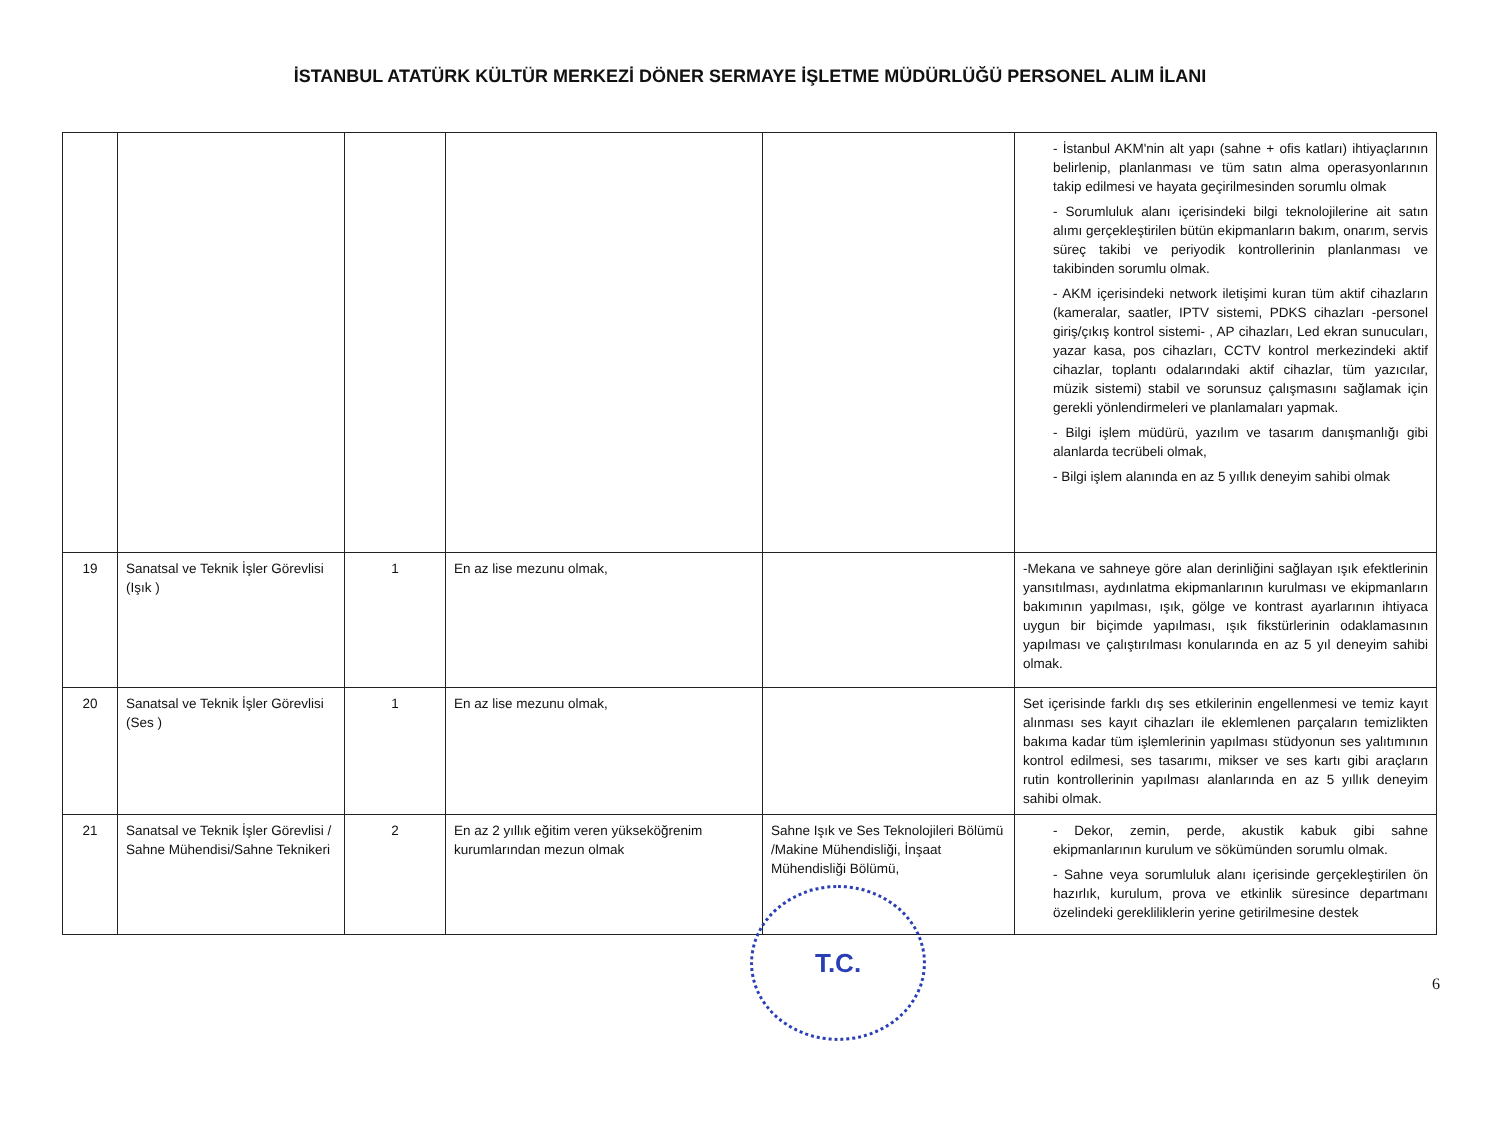İSTANBUL ATATÜRK KÜLTÜR MERKEZİ DÖNER SERMAYE İŞLETME MÜDÜRLÜĞÜ PERSONEL ALIM İLANI
| | | | | | - İstanbul AKM'nin alt yapı (sahne + ofis katları) ihtiyaçlarının belirlenip, planlanması ve tüm satın alma operasyonlarının takip edilmesi ve hayata geçirilmesinden sorumlu olmak - Sorumluluk alanı içerisindeki bilgi teknolojilerine ait satın alımı gerçekleştirilen bütün ekipmanların bakım, onarım, servis süreç takibi ve periyodik kontrollerinin planlanması ve takibinden sorumlu olmak. - AKM içerisindeki network iletişimi kuran tüm aktif cihazların (kameralar, saatler, IPTV sistemi, PDKS cihazları -personel giriş/çıkış kontrol sistemi- , AP cihazları, Led ekran sunucuları, yazar kasa, pos cihazları, CCTV kontrol merkezindeki aktif cihazlar, toplantı odalarındaki aktif cihazlar, tüm yazıcılar, müzik sistemi) stabil ve sorunsuz çalışmasını sağlamak için gerekli yönlendirmeleri ve planlamaları yapmak. - Bilgi işlem müdürü, yazılım ve tasarım danışmanlığı gibi alanlarda tecrübeli olmak, - Bilgi işlem alanında en az 5 yıllık deneyim sahibi olmak |
| 19 | Sanatsal ve Teknik İşler Görevlisi (Işık ) | 1 | En az lise mezunu olmak, | | -Mekana ve sahneye göre alan derinliğini sağlayan ışık efektlerinin yansıtılması, aydınlatma ekipmanlarının kurulması ve ekipmanların bakımının yapılması, ışık, gölge ve kontrast ayarlarının ihtiyaca uygun bir biçimde yapılması, ışık fikstürlerinin odaklamasının yapılması ve çalıştırılması konularında en az 5 yıl deneyim sahibi olmak. |
| 20 | Sanatsal ve Teknik İşler Görevlisi (Ses ) | 1 | En az lise mezunu olmak, | | Set içerisinde farklı dış ses etkilerinin engellenmesi ve temiz kayıt alınması ses kayıt cihazları ile eklemlenen parçaların temizlikten bakıma kadar tüm işlemlerinin yapılması stüdyonun ses yalıtımının kontrol edilmesi, ses tasarımı, mikser ve ses kartı gibi araçların rutin kontrollerinin yapılması alanlarında en az 5 yıllık deneyim sahibi olmak. |
| 21 | Sanatsal ve Teknik İşler Görevlisi / Sahne Mühendisi/Sahne Teknikeri | 2 | En az 2 yıllık eğitim veren yükseköğrenim kurumlarından mezun olmak | Sahne Işık ve Ses Teknolojileri Bölümü /Makine Mühendisliği, İnşaat Mühendisliği Bölümü, | - Dekor, zemin, perde, akustik kabuk gibi sahne ekipmanlarının kurulum ve sökümünden sorumlu olmak. - Sahne veya sorumluluk alanı içerisinde gerçekleştirilen ön hazırlık, kurulum, prova ve etkinlik süresince departmanı özelindeki gerekliliklerin yerine getirilmesine destek |
T.C.
6